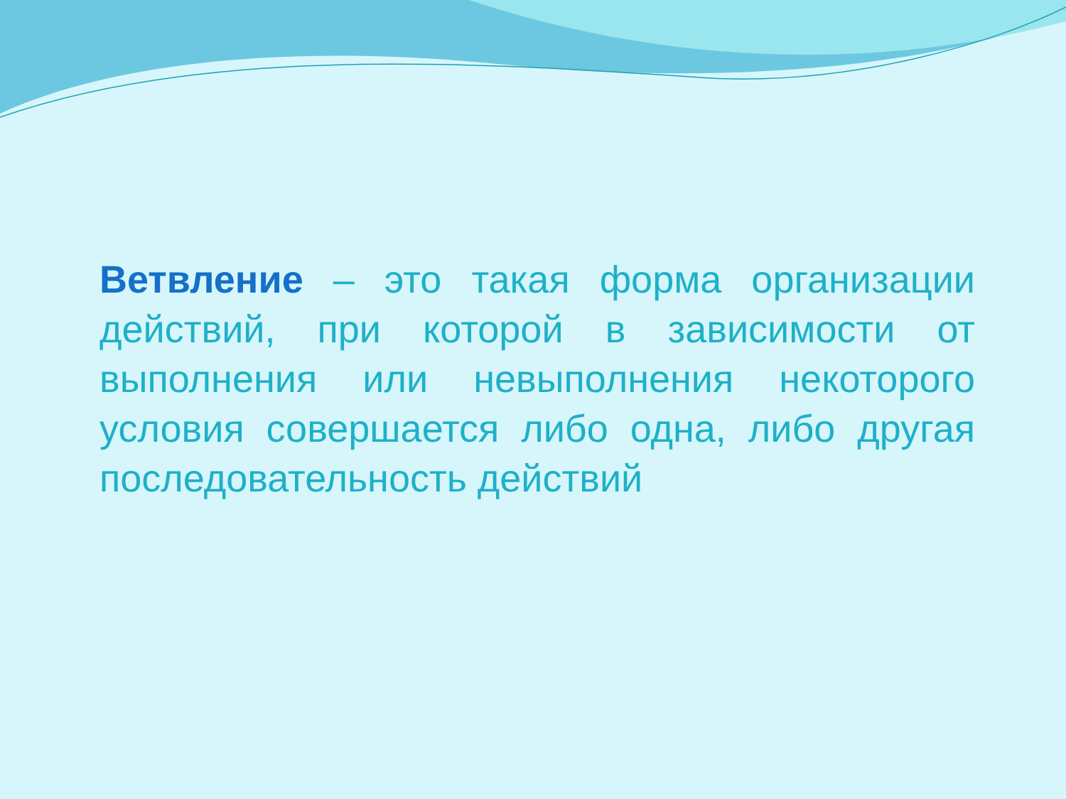Ветвление – это такая форма организации действий, при которой в зависимости от выполнения или невыполнения некоторого условия совершается либо одна, либо другая последовательность действий